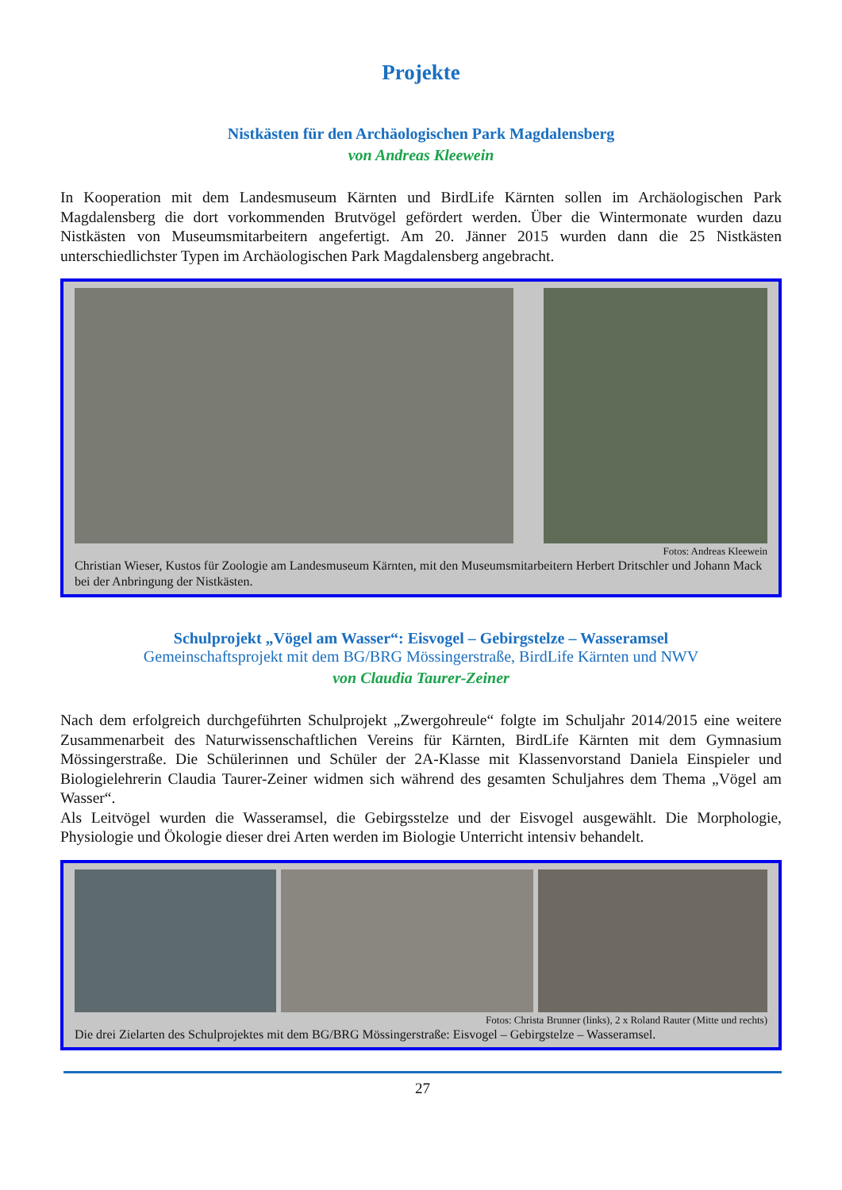Projekte
Nistkästen für den Archäologischen Park Magdalensberg
von Andreas Kleewein
In Kooperation mit dem Landesmuseum Kärnten und BirdLife Kärnten sollen im Archäologischen Park Magdalensberg die dort vorkommenden Brutvögel gefördert werden. Über die Wintermonate wurden dazu Nistkästen von Museumsmitarbeitern angefertigt. Am 20. Jänner 2015 wurden dann die 25 Nistkästen unterschiedlichster Typen im Archäologischen Park Magdalensberg angebracht.
Fotos: Andreas Kleewein
Christian Wieser, Kustos für Zoologie am Landesmuseum Kärnten, mit den Museumsmitarbeitern Herbert Dritschler und Johann Mack bei der Anbringung der Nistkästen.
Schulprojekt „Vögel am Wasser“: Eisvogel – Gebirgstelze – Wasseramsel
Gemeinschaftsprojekt mit dem BG/BRG Mössingerstraße, BirdLife Kärnten und NWV
von Claudia Taurer-Zeiner
Nach dem erfolgreich durchgeführten Schulprojekt „Zwergohreule“ folgte im Schuljahr 2014/2015 eine weitere Zusammenarbeit des Naturwissenschaftlichen Vereins für Kärnten, BirdLife Kärnten mit dem Gymnasium Mössingerstraße. Die Schülerinnen und Schüler der 2A-Klasse mit Klassenvorstand Daniela Einspieler und Biologielehrerin Claudia Taurer-Zeiner widmen sich während des gesamten Schuljahres dem Thema „Vögel am Wasser“.
Als Leitvögel wurden die Wasseramsel, die Gebirgsstelze und der Eisvogel ausgewählt. Die Morphologie, Physiologie und Ökologie dieser drei Arten werden im Biologie Unterricht intensiv behandelt.
Fotos: Christa Brunner (links), 2 x Roland Rauter (Mitte und rechts)
Die drei Zielarten des Schulprojektes mit dem BG/BRG Mössingerstraße: Eisvogel – Gebirgstelze – Wasseramsel.
27